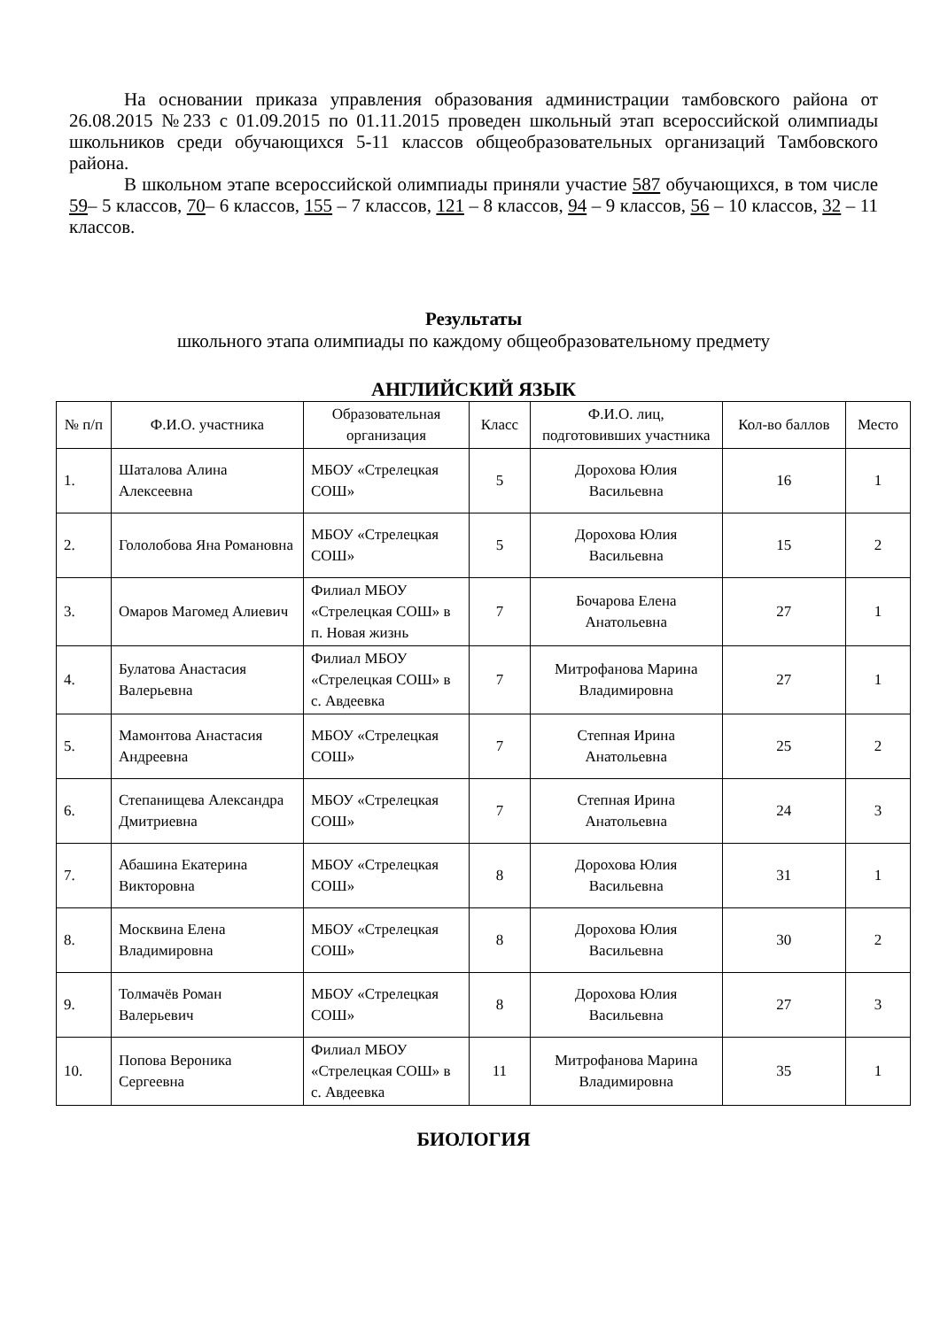На основании приказа управления образования администрации тамбовского района от 26.08.2015 №233 с 01.09.2015 по 01.11.2015 проведен школьный этап всероссийской олимпиады школьников среди обучающихся 5-11 классов общеобразовательных организаций Тамбовского района.
В школьном этапе всероссийской олимпиады приняли участие 587 обучающихся, в том числе 59– 5 классов, 70– 6 классов, 155 – 7 классов, 121 – 8 классов, 94 – 9 классов, 56 – 10 классов, 32 – 11 классов.
Результаты
школьного этапа олимпиады по каждому общеобразовательному предмету
АНГЛИЙСКИЙ ЯЗЫК
| № п/п | Ф.И.О. участника | Образовательная организация | Класс | Ф.И.О. лиц, подготовивших участника | Кол-во баллов | Место |
| --- | --- | --- | --- | --- | --- | --- |
| 1. | Шаталова Алина Алексеевна | МБОУ «Стрелецкая СОШ» | 5 | Дорохова Юлия Васильевна | 16 | 1 |
| 2. | Гололобова Яна Романовна | МБОУ «Стрелецкая СОШ» | 5 | Дорохова Юлия Васильевна | 15 | 2 |
| 3. | Омаров Магомед Алиевич | Филиал МБОУ «Стрелецкая СОШ» в п. Новая жизнь | 7 | Бочарова Елена Анатольевна | 27 | 1 |
| 4. | Булатова Анастасия Валерьевна | Филиал МБОУ «Стрелецкая СОШ» в с. Авдеевка | 7 | Митрофанова Марина Владимировна | 27 | 1 |
| 5. | Мамонтова Анастасия Андреевна | МБОУ «Стрелецкая СОШ» | 7 | Степная Ирина Анатольевна | 25 | 2 |
| 6. | Степанищева Александра Дмитриевна | МБОУ «Стрелецкая СОШ» | 7 | Степная Ирина Анатольевна | 24 | 3 |
| 7. | Абашина Екатерина Викторовна | МБОУ «Стрелецкая СОШ» | 8 | Дорохова Юлия Васильевна | 31 | 1 |
| 8. | Москвина Елена Владимировна | МБОУ «Стрелецкая СОШ» | 8 | Дорохова Юлия Васильевна | 30 | 2 |
| 9. | Толмачёв Роман Валерьевич | МБОУ «Стрелецкая СОШ» | 8 | Дорохова Юлия Васильевна | 27 | 3 |
| 10. | Попова Вероника Сергеевна | Филиал МБОУ «Стрелецкая СОШ» в с. Авдеевка | 11 | Митрофанова Марина Владимировна | 35 | 1 |
БИОЛОГИЯ